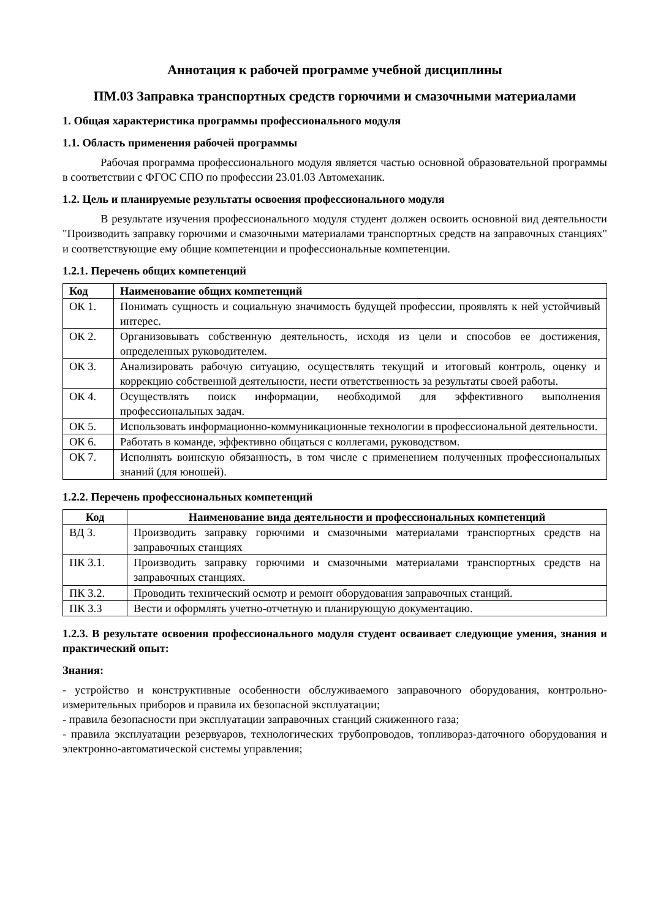Аннотация к рабочей программе учебной дисциплины
ПМ.03 Заправка транспортных средств горючими и смазочными материалами
1. Общая характеристика программы профессионального модуля
1.1. Область применения рабочей программы
Рабочая программа профессионального модуля является частью основной образовательной программы в соответствии с ФГОС СПО по профессии 23.01.03 Автомеханик.
1.2. Цель и планируемые результаты освоения профессионального модуля
В результате изучения профессионального модуля студент должен освоить основной вид деятельности "Производить заправку горючими и смазочными материалами транспортных средств на заправочных станциях" и соответствующие ему общие компетенции и профессиональные компетенции.
1.2.1. Перечень общих компетенций
| Код | Наименование общих компетенций |
| --- | --- |
| ОК 1. | Понимать сущность и социальную значимость будущей профессии, проявлять к ней устойчивый интерес. |
| ОК 2. | Организовывать собственную деятельность, исходя из цели и способов ее достижения, определенных руководителем. |
| ОК 3. | Анализировать рабочую ситуацию, осуществлять текущий и итоговый контроль, оценку и коррекцию собственной деятельности, нести ответственность за результаты своей работы. |
| ОК 4. | Осуществлять поиск информации, необходимой для эффективного выполнения профессиональных задач. |
| ОК 5. | Использовать информационно-коммуникационные технологии в профессиональной деятельности. |
| ОК 6. | Работать в команде, эффективно общаться с коллегами, руководством. |
| ОК 7. | Исполнять воинскую обязанность, в том числе с применением полученных профессиональных знаний (для юношей). |
1.2.2. Перечень профессиональных компетенций
| Код | Наименование вида деятельности и профессиональных компетенций |
| --- | --- |
| ВД 3. | Производить заправку горючими и смазочными материалами транспортных средств на заправочных станциях |
| ПК 3.1. | Производить заправку горючими и смазочными материалами транспортных средств на заправочных станциях. |
| ПК 3.2. | Проводить технический осмотр и ремонт оборудования заправочных станций. |
| ПК 3.3 | Вести и оформлять учетно-отчетную и планирующую документацию. |
1.2.3. В результате освоения профессионального модуля студент осваивает следующие умения, знания и практический опыт:
Знания:
- устройство и конструктивные особенности обслуживаемого заправочного оборудования, контрольно-измерительных приборов и правила их безопасной эксплуатации;
- правила безопасности при эксплуатации заправочных станций сжиженного газа;
- правила эксплуатации резервуаров, технологических трубопроводов, топливораз-даточного оборудования и электронно-автоматической системы управления;